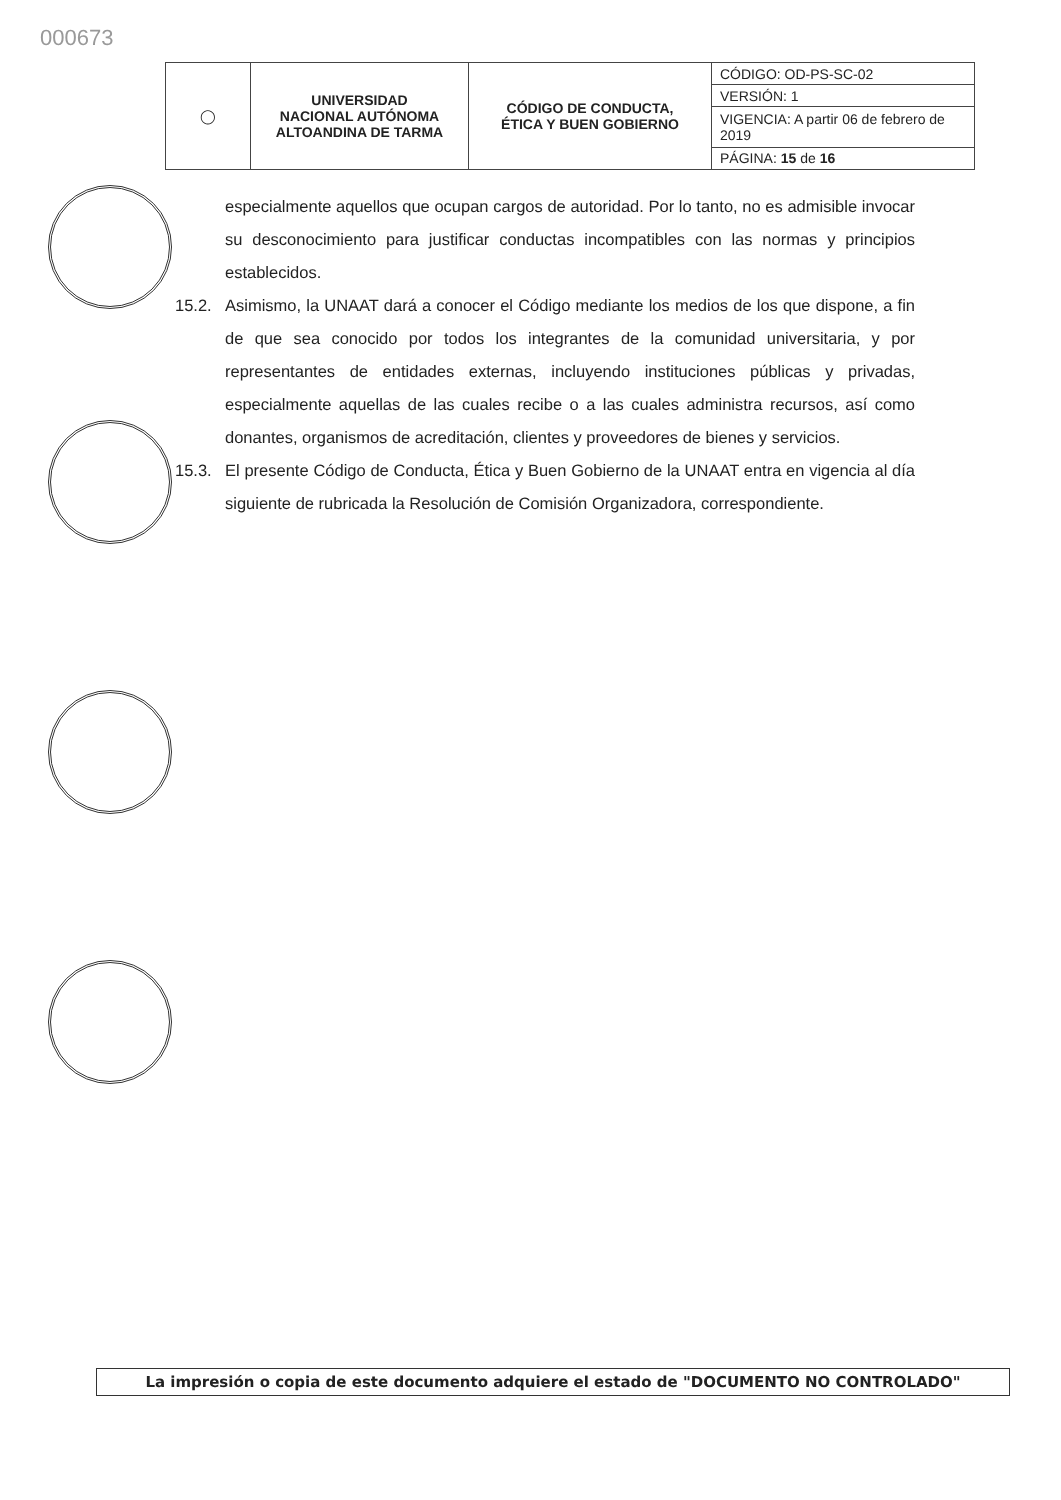000673
| ◯ | UNIVERSIDAD NACIONAL AUTÓNOMA ALTOANDINA DE TARMA | CÓDIGO DE CONDUCTA, ÉTICA Y BUEN GOBIERNO | CÓDIGO: OD-PS-SC-02 |
| | | | VERSIÓN: 1 |
| | | | VIGENCIA: A partir 06 de febrero de 2019 |
| | | | PÁGINA: 15 de 16 |
especialmente aquellos que ocupan cargos de autoridad. Por lo tanto, no es admisible invocar su desconocimiento para justificar conductas incompatibles con las normas y principios establecidos.
15.2. Asimismo, la UNAAT dará a conocer el Código mediante los medios de los que dispone, a fin de que sea conocido por todos los integrantes de la comunidad universitaria, y por representantes de entidades externas, incluyendo instituciones públicas y privadas, especialmente aquellas de las cuales recibe o a las cuales administra recursos, así como donantes, organismos de acreditación, clientes y proveedores de bienes y servicios.
15.3. El presente Código de Conducta, Ética y Buen Gobierno de la UNAAT entra en vigencia al día siguiente de rubricada la Resolución de Comisión Organizadora, correspondiente.
La impresión o copia de este documento adquiere el estado de "DOCUMENTO NO CONTROLADO"